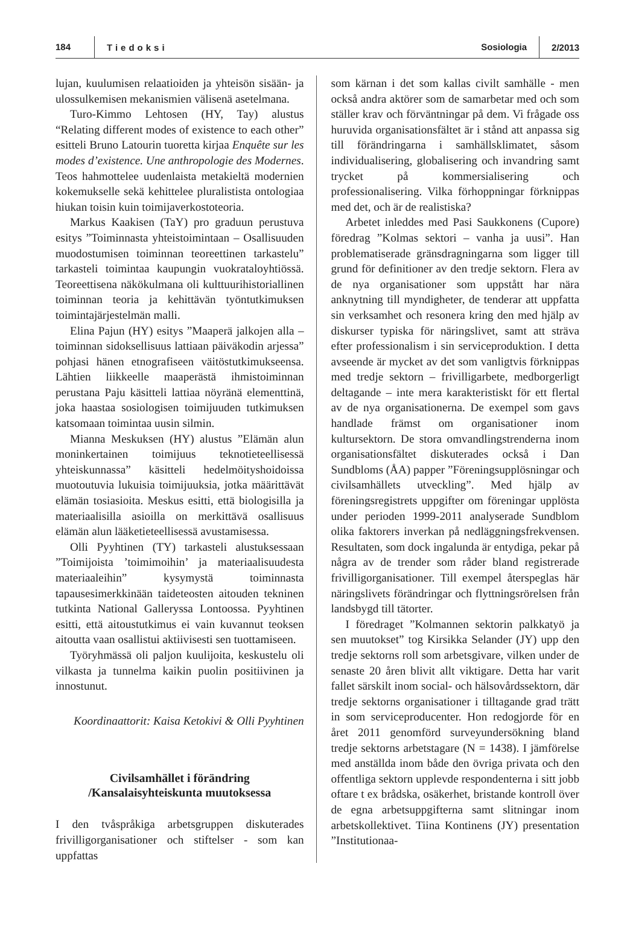184 Tiedoksi Sosiologia 2/2013
lujan, kuulumisen relaatioiden ja yhteisön sisään- ja ulossulkemisen mekanismien välisenä asetelmana.
Turo-Kimmo Lehtosen (HY, Tay) alustus “Relating different modes of existence to each other” esitteli Bruno Latourin tuoretta kirjaa Enquête sur les modes d’existence. Une anthropologie des Modernes. Teos hahmottelee uudenlaista metakieltä modernien kokemukselle sekä kehittelee pluralistista ontologiaa hiukan toisin kuin toimijaverkostoteoria.
Markus Kaakisen (TaY) pro graduun perustuva esitys ”Toiminnasta yhteistoimintaan – Osallisuuden muodostumisen toiminnan teoreettinen tarkastelu” tarkasteli toimintaa kaupungin vuokrataloyhtiössä. Teoreettisena näkökulmana oli kulttuurihistoriallinen toiminnan teoria ja kehittävän työntutkimuksen toimintajärjestelmän malli.
Elina Pajun (HY) esitys ”Maaperä jalkojen alla – toiminnan sidoksellisuus lattiaan päiväkodin arjessa” pohjasi hänen etnografiseen väitöstutkimukseensa. Lähtien liikkeelle maaperästä ihmistoiminnan perustana Paju käsitteli lattiaa nöyränä elementtinä, joka haastaa sosiologisen toimijuuden tutkimuksen katsomaan toimintaa uusin silmin.
Mianna Meskuksen (HY) alustus ”Elämän alun moninkertainen toimijuus teknotieteellisessä yhteiskunnassa” käsitteli hedelmöityshoidoissa muotoutuvia lukuisia toimijuuksia, jotka määrittävät elämän tosiasioita. Meskus esitti, että biologisilla ja materiaalisilla asioilla on merkittävä osallisuus elämän alun lääketieteellisessä avustamisessa.
Olli Pyyhtinen (TY) tarkasteli alustuksessaan ”Toimijoista ’toimimoihin’ ja materiaalisuudesta materiaaleihin” kysymystä toiminnasta tapausesimerkkinään taideteosten aitouden tekninen tutkinta National Galleryssa Lontoossa. Pyyhtinen esitti, että aitoustutkimus ei vain kuvannut teoksen aitoutta vaan osallistui aktiivisesti sen tuottamiseen.
Työryhmässä oli paljon kuulijoita, keskustelu oli vilkasta ja tunnelma kaikin puolin positiivinen ja innostunut.
Koordinaattorit: Kaisa Ketokivi & Olli Pyyhtinen
Civilsamhället i förändring
/Kansalaisyhteiskunta muutoksessa
I den tvåspråkiga arbetsgruppen diskuterades frivilligorganisationer och stiftelser - som kan uppfattas
som kärnan i det som kallas civilt samhälle - men också andra aktörer som de samarbetar med och som ställer krav och förväntningar på dem. Vi frågade oss huruvida organisationsfältet är i stånd att anpassa sig till förändringarna i samhällsklimatet, såsom individualisering, globalisering och invandring samt trycket på kommersialisering och professionalisering. Vilka förhoppningar förknippas med det, och är de realistiska?
Arbetet inleddes med Pasi Saukkonens (Cupore) föredrag ”Kolmas sektori – vanha ja uusi”. Han problematiserade gränsdragningarna som ligger till grund för definitioner av den tredje sektorn. Flera av de nya organisationer som uppstått har nära anknytning till myndigheter, de tenderar att uppfatta sin verksamhet och resonera kring den med hjälp av diskurser typiska för näringslivet, samt att sträva efter professionalism i sin serviceproduktion. I detta avseende är mycket av det som vanligtvis förknippas med tredje sektorn – frivilligarbete, medborgerligt deltagande – inte mera karakteristiskt för ett flertal av de nya organisationerna. De exempel som gavs handlade främst om organisationer inom kultursektorn. De stora omvandlingstrenderna inom organisationsfältet diskuterades också i Dan Sundbloms (ÅA) papper ”Föreningsupplösningar och civilsamhällets utveckling”. Med hjälp av föreningsregistrets uppgifter om föreningar upplösta under perioden 1999-2011 analyserade Sundblom olika faktorers inverkan på nedläggningsfrekvensen. Resultaten, som dock ingalunda är entydiga, pekar på några av de trender som råder bland registrerade frivilligorganisationer. Till exempel återspeglas här näringslivets förändringar och flyttningsrörelsen från landsbygd till tätorter.
I föredraget ”Kolmannen sektorin palkkatyö ja sen muutokset” tog Kirsikka Selander (JY) upp den tredje sektorns roll som arbetsgivare, vilken under de senaste 20 åren blivit allt viktigare. Detta har varit fallet särskilt inom social- och hälsovårdssektorn, där tredje sektorns organisationer i tilltagande grad trätt in som serviceproducenter. Hon redogjorde för en året 2011 genomförd surveyundersökning bland tredje sektorns arbetstagare (N = 1438). I jämförelse med anställda inom både den övriga privata och den offentliga sektorn upplevde respondenterna i sitt jobb oftare t ex brådska, osäkerhet, bristande kontroll över de egna arbetsuppgifterna samt slitningar inom arbetskollektivet. Tiina Kontinens (JY) presentation ”Institutionaa-